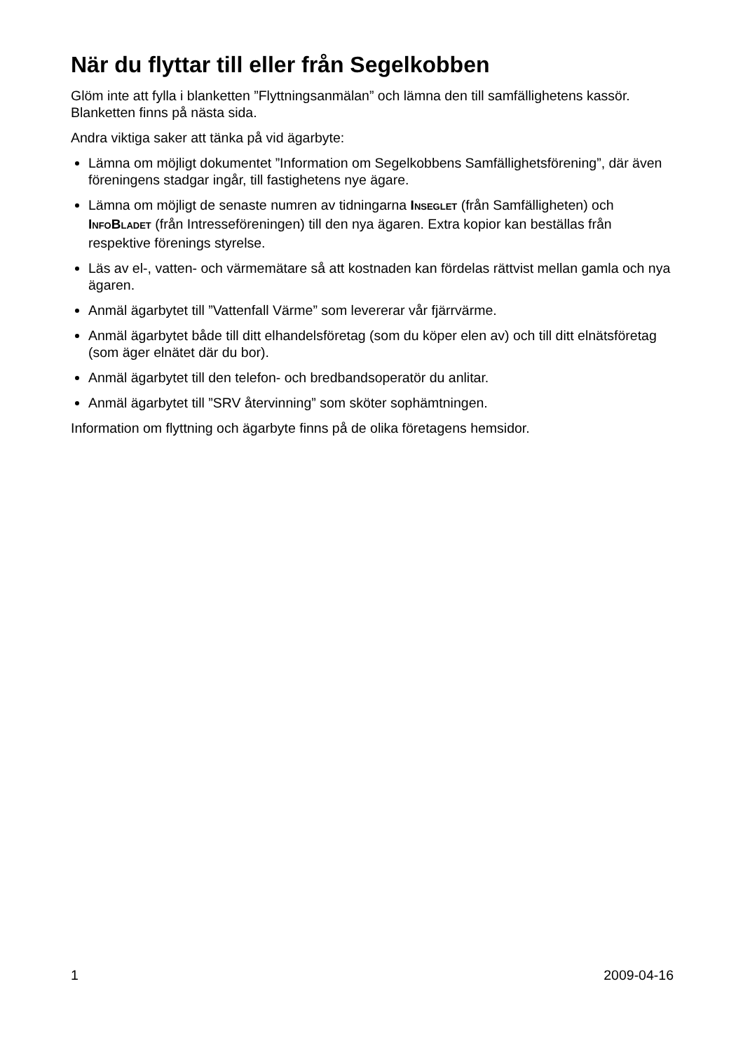När du flyttar till eller från Segelkobben
Glöm inte att fylla i blanketten ”Flyttningsanmälan” och lämna den till samfällighetens kassör. Blanketten finns på nästa sida.
Andra viktiga saker att tänka på vid ägarbyte:
Lämna om möjligt dokumentet ”Information om Segelkobbens Samfällighetsförening”, där även föreningens stadgar ingår, till fastighetens nye ägare.
Lämna om möjligt de senaste numren av tidningarna INSEGLET (från Samfälligheten) och INFOBLADET (från Intresseföreningen) till den nya ägaren. Extra kopior kan beställas från respektive förenings styrelse.
Läs av el-, vatten- och värmemätare så att kostnaden kan fördelas rättvist mellan gamla och nya ägaren.
Anmäl ägarbytet till ”Vattenfall Värme” som levererar vår fjärrvärme.
Anmäl ägarbytet både till ditt elhandelsföretag (som du köper elen av) och till ditt elnätsföretag (som äger elnätet där du bor).
Anmäl ägarbytet till den telefon- och bredbandsoperatör du anlitar.
Anmäl ägarbytet till ”SRV återvinning” som sköter sophämtningen.
Information om flyttning och ägarbyte finns på de olika företagens hemsidor.
1 2009-04-16